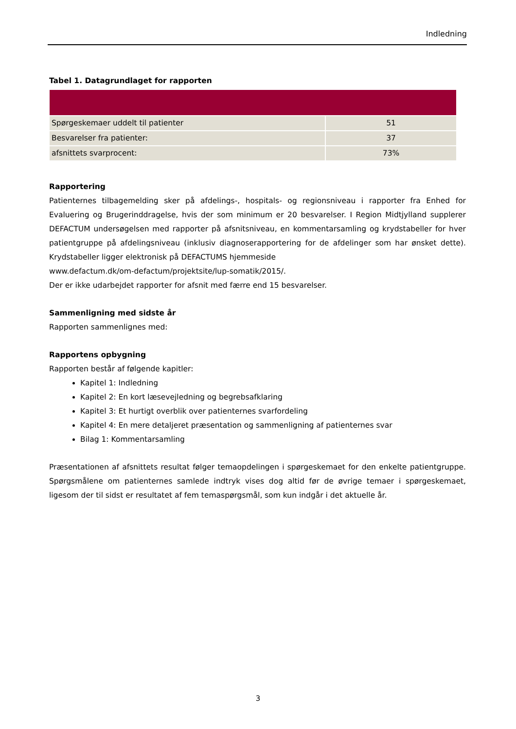Indledning
Tabel 1. Datagrundlaget for rapporten
| Spørgeskemaer uddelt til patienter | 51 |
| Besvarelser fra patienter: | 37 |
| afsnittets svarprocent: | 73% |
Rapportering
Patienternes tilbagemelding sker på afdelings-, hospitals- og regionsniveau i rapporter fra Enhed for Evaluering og Brugerinddragelse, hvis der som minimum er 20 besvarelser. I Region Midtjylland supplerer DEFACTUM undersøgelsen med rapporter på afsnitsniveau, en kommentarsamling og krydstabeller for hver patientgruppe på afdelingsniveau (inklusiv diagnoserapportering for de afdelinger som har ønsket dette). Krydstabeller ligger elektronisk på DEFACTUMS hjemmeside
www.defactum.dk/om-defactum/projektsite/lup-somatik/2015/.
Der er ikke udarbejdet rapporter for afsnit med færre end 15 besvarelser.
Sammenligning med sidste år
Rapporten sammenlignes med:
Rapportens opbygning
Rapporten består af følgende kapitler:
Kapitel 1: Indledning
Kapitel 2: En kort læsevejledning og begrebsafklaring
Kapitel 3: Et hurtigt overblik over patienternes svarfordeling
Kapitel 4: En mere detaljeret præsentation og sammenligning af patienternes svar
Bilag 1: Kommentarsamling
Præsentationen af afsnittets resultat følger temaopdelingen i spørgeskemaet for den enkelte patientgruppe. Spørgsmålene om patienternes samlede indtryk vises dog altid før de øvrige temaer i spørgeskemaet, ligesom der til sidst er resultatet af fem temaspørgsmål, som kun indgår i det aktuelle år.
3